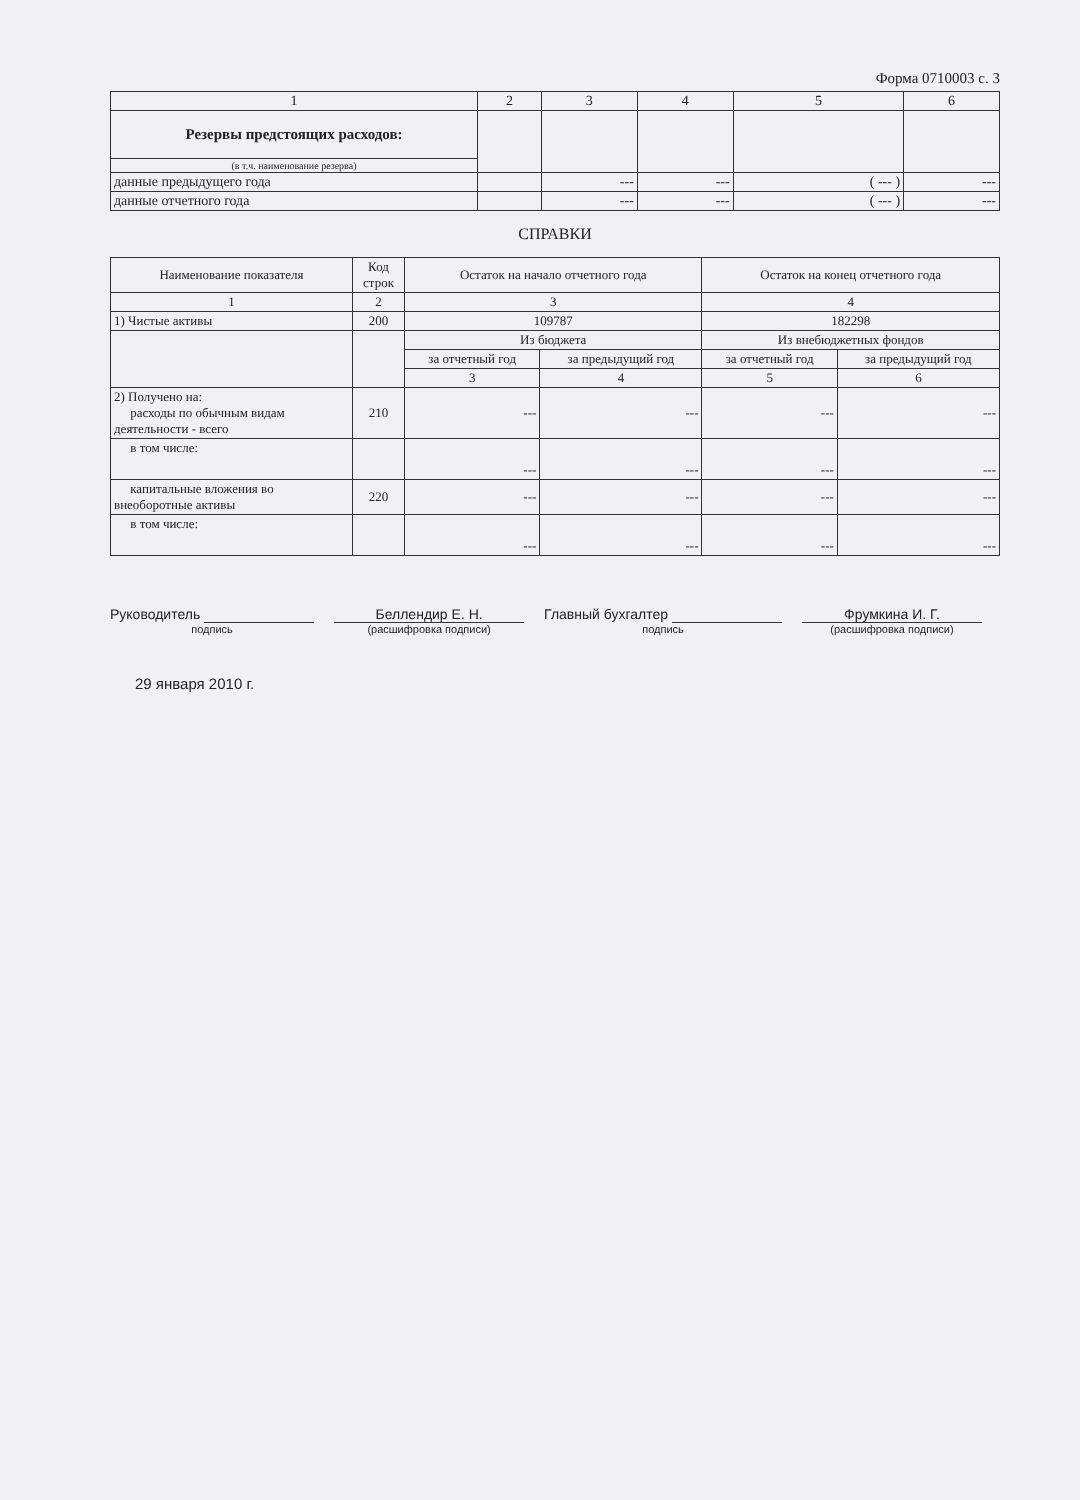Форма 0710003 с. 3
| 1 | 2 | 3 | 4 | 5 | 6 |
| --- | --- | --- | --- | --- | --- |
| Резервы предстоящих расходов: | | | | | |
| (в т.ч. наименование резерва) | | | | | |
| данные предыдущего года | | --- | --- | ( --- ) | --- |
| данные отчетного года | | --- | --- | ( --- ) | --- |
СПРАВКИ
| Наименование показателя | Код строк | Остаток на начало отчетного года | | Остаток на конец отчетного года | |
| --- | --- | --- | --- | --- | --- |
| 1 | 2 | 3 | | 4 | |
| 1) Чистые активы | 200 | 109787 | | 182298 | |
| | | Из бюджета | | Из внебюджетных фондов | |
| | | за отчетный год | за предыдущий год | за отчетный год | за предыдущий год |
| | | 3 | 4 | 5 | 6 |
| 2) Получено на: расходы по обычным видам деятельности - всего | 210 | --- | --- | --- | --- |
| в том числе: | | --- | --- | --- | --- |
| капитальные вложения во внеоборотные активы | 220 | --- | --- | --- | --- |
| в том числе: | | --- | --- | --- | --- |
Руководитель
подпись
Беллендир Е. Н.
(расшифровка подписи)
Главный бухгалтер
подпись
Фрумкина И. Г.
(расшифровка подписи)
29 января 2010 г.